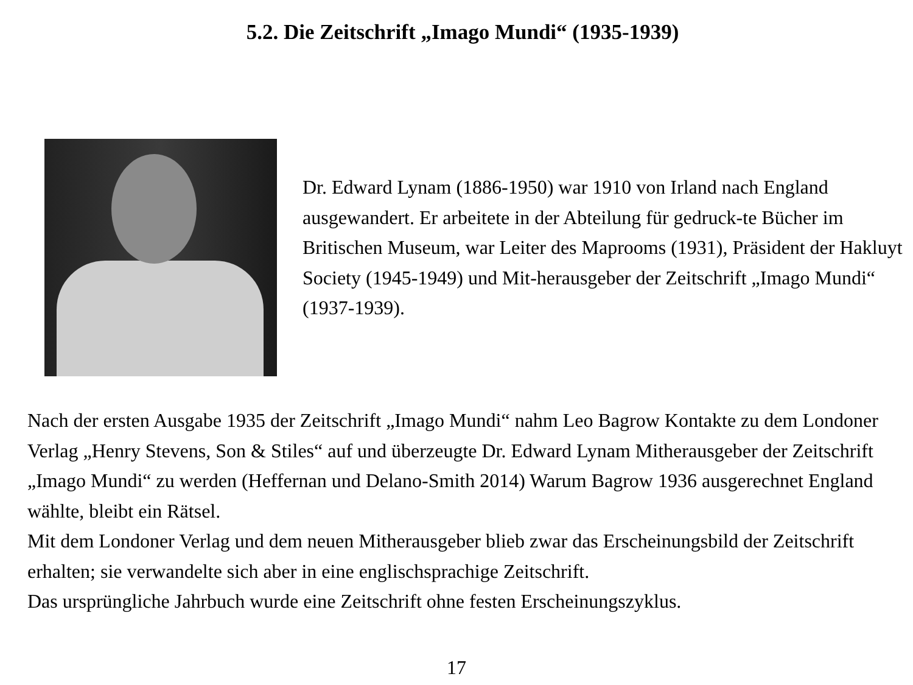5.2. Die Zeitschrift „Imago Mundi“ (1935-1939)
Dr. Edward Lynam (1886-1950) war 1910 von Irland nach England ausgewandert. Er arbeitete in der Abteilung für gedruck-te Bücher im Britischen Museum, war Leiter des Maprooms (1931), Präsident der Hakluyt Society (1945-1949) und Mit-herausgeber der Zeitschrift „Imago Mundi“ (1937-1939).
Nach der ersten Ausgabe 1935 der Zeitschrift „Imago Mundi“ nahm Leo Bagrow Kontakte zu dem Londoner Verlag „Henry Stevens, Son & Stiles“ auf und überzeugte Dr. Edward Lynam Mitherausgeber der Zeitschrift „Imago Mundi“ zu werden (Heffernan und Delano-Smith 2014) Warum Bagrow 1936 ausgerechnet England wählte, bleibt ein Rätsel.
Mit dem Londoner Verlag und dem neuen Mitherausgeber blieb zwar das Erscheinungsbild der Zeitschrift erhalten; sie verwandelte sich aber in eine englischsprachige Zeitschrift.
Das ursprüngliche Jahrbuch wurde eine Zeitschrift ohne festen Erscheinungszyklus.
17